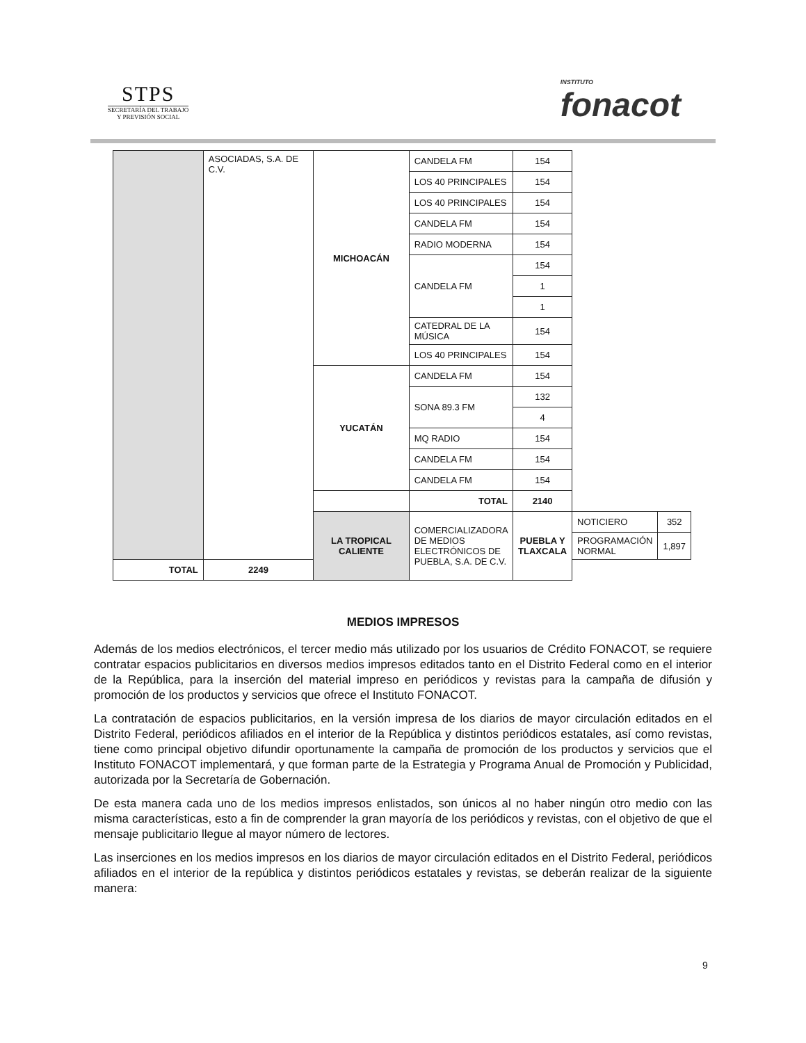STPS
SECRETARÍA DEL TRABAJO
Y PREVISIÓN SOCIAL
INSTITUTO
fonacot
| | ASOCIADAS, S.A. DE C.V. | MICHOACÁN | CANDELA FM | 154 | | |
| | | | LOS 40 PRINCIPALES | 154 | | |
| | | | LOS 40 PRINCIPALES | 154 | | |
| | | | CANDELA FM | 154 | | |
| | | | RADIO MODERNA | 154 | | |
| | | | CANDELA FM | 154 | | |
| | | | | 1 | | |
| | | | | 1 | | |
| | | | CATEDRAL DE LA MÚSICA | 154 | | |
| | | | LOS 40 PRINCIPALES | 154 | | |
| | | YUCATÁN | CANDELA FM | 154 | | |
| | | | SONA 89.3 FM | 132 | | |
| | | | | 4 | | |
| | | | MQ RADIO | 154 | | |
| | | | CANDELA FM | 154 | | |
| | | | CANDELA FM | 154 | | |
| | | | TOTAL | 2140 | | |
| | | LA TROPICAL CALIENTE | COMERCIALIZADORA DE MEDIOS ELECTRÓNICOS DE PUEBLA, S.A. DE C.V. | PUEBLA Y TLAXCALA | NOTICIERO | 352 |
| | | | | | PROGRAMACIÓN NORMAL | 1,897 |
| TOTAL | 2249 | | | | | |
MEDIOS IMPRESOS
Además de los medios electrónicos, el tercer medio más utilizado por los usuarios de Crédito FONACOT, se requiere contratar espacios publicitarios en diversos medios impresos editados tanto en el Distrito Federal como en el interior de la República, para la inserción del material impreso en periódicos y revistas para la campaña de difusión y promoción de los productos y servicios que ofrece el Instituto FONACOT.
La contratación de espacios publicitarios, en la versión impresa de los diarios de mayor circulación editados en el Distrito Federal, periódicos afiliados en el interior de la República y distintos periódicos estatales, así como revistas, tiene como principal objetivo difundir oportunamente la campaña de promoción de los productos y servicios que el Instituto FONACOT implementará, y que forman parte de la Estrategia y Programa Anual de Promoción y Publicidad, autorizada por la Secretaría de Gobernación.
De esta manera cada uno de los medios impresos enlistados, son únicos al no haber ningún otro medio con las misma características, esto a fin de comprender la gran mayoría de los periódicos y revistas, con el objetivo de que el mensaje publicitario llegue al mayor número de lectores.
Las inserciones en los medios impresos en los diarios de mayor circulación editados en el Distrito Federal, periódicos afiliados en el interior de la república y distintos periódicos estatales y revistas, se deberán realizar de la siguiente manera:
9